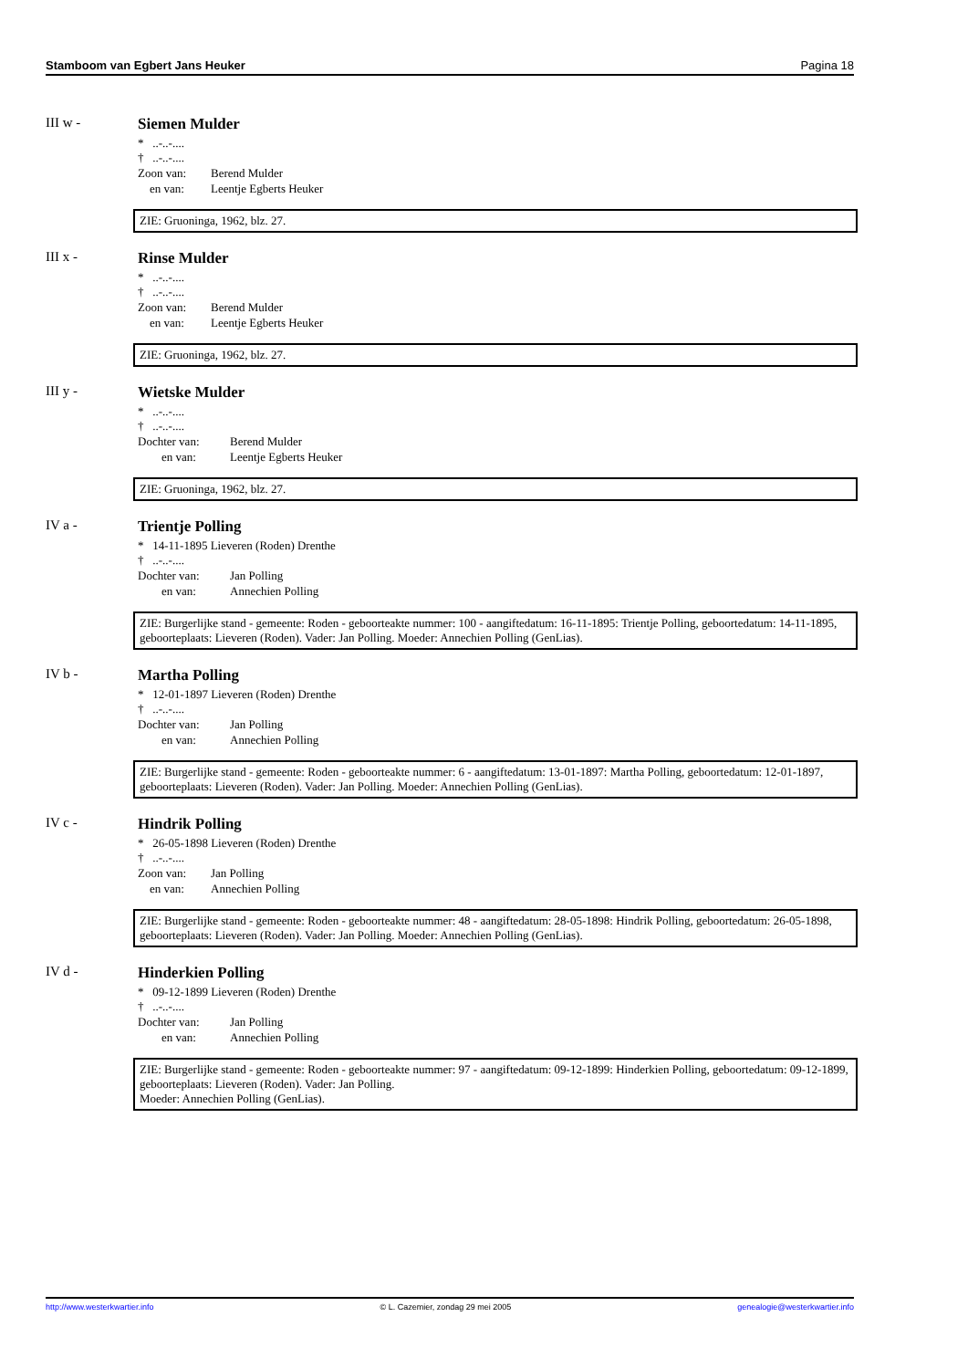Stamboom van Egbert Jans Heuker Pagina 18
III w - Siemen Mulder
* ..-..-....
† ..-..-....
Zoon van: Berend Mulder
en van: Leentje Egberts Heuker
ZIE: Gruoninga, 1962, blz. 27.
III x - Rinse Mulder
* ..-..-....
† ..-..-....
Zoon van: Berend Mulder
en van: Leentje Egberts Heuker
ZIE: Gruoninga, 1962, blz. 27.
III y - Wietske Mulder
* ..-..-....
† ..-..-....
Dochter van: Berend Mulder
en van: Leentje Egberts Heuker
ZIE: Gruoninga, 1962, blz. 27.
IV a - Trientje Polling
* 14-11-1895 Lieveren (Roden) Drenthe
† ..-..-....
Dochter van: Jan Polling
en van: Annechien Polling
ZIE: Burgerlijke stand - gemeente: Roden - geboorteakte nummer: 100 - aangiftedatum: 16-11-1895: Trientje Polling, geboortedatum: 14-11-1895, geboorteplaats: Lieveren (Roden). Vader: Jan Polling. Moeder: Annechien Polling (GenLias).
IV b - Martha Polling
* 12-01-1897 Lieveren (Roden) Drenthe
† ..-..-....
Dochter van: Jan Polling
en van: Annechien Polling
ZIE: Burgerlijke stand - gemeente: Roden - geboorteakte nummer: 6 - aangiftedatum: 13-01-1897: Martha Polling, geboortedatum: 12-01-1897, geboorteplaats: Lieveren (Roden). Vader: Jan Polling. Moeder: Annechien Polling (GenLias).
IV c - Hindrik Polling
* 26-05-1898 Lieveren (Roden) Drenthe
† ..-..-....
Zoon van: Jan Polling
en van: Annechien Polling
ZIE: Burgerlijke stand - gemeente: Roden - geboorteakte nummer: 48 - aangiftedatum: 28-05-1898: Hindrik Polling, geboortedatum: 26-05-1898, geboorteplaats: Lieveren (Roden). Vader: Jan Polling. Moeder: Annechien Polling (GenLias).
IV d - Hinderkien Polling
* 09-12-1899 Lieveren (Roden) Drenthe
† ..-..-....
Dochter van: Jan Polling
en van: Annechien Polling
ZIE: Burgerlijke stand - gemeente: Roden - geboorteakte nummer: 97 - aangiftedatum: 09-12-1899: Hinderkien Polling, geboortedatum: 09-12-1899, geboorteplaats: Lieveren (Roden). Vader: Jan Polling.
Moeder: Annechien Polling (GenLias).
http://www.westerkwartier.info © L. Cazemier, zondag 29 mei 2005 genealogie@westerkwartier.info